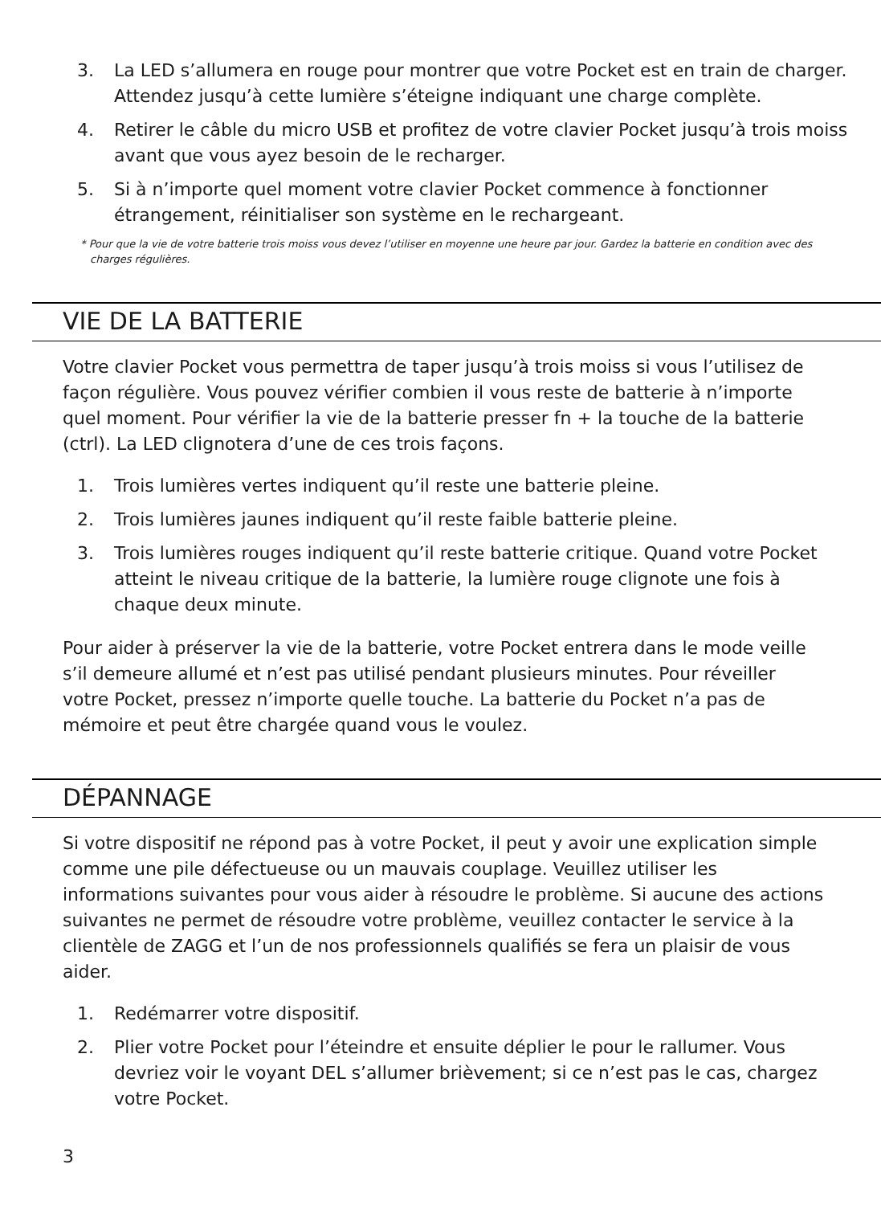3. La LED s’allumera en rouge pour montrer que votre Pocket est en train de charger. Attendez jusqu’à cette lumière s’éteigne indiquant une charge complète.
4. Retirer le câble du micro USB et profitez de votre clavier Pocket jusqu’à trois moiss avant que vous ayez besoin de le recharger.
5. Si à n’importe quel moment votre clavier Pocket commence à fonctionner étrangement, réinitialiser son système en le rechargeant.
* Pour que la vie de votre batterie trois moiss vous devez l’utiliser en moyenne une heure par jour. Gardez la batterie en condition avec des charges régulières.
VIE DE LA BATTERIE
Votre clavier Pocket vous permettra de taper jusqu’à trois moiss si vous l’utilisez de façon régulière. Vous pouvez vérifier combien il vous reste de batterie à n’importe quel moment. Pour vérifier la vie de la batterie presser fn + la touche de la batterie (ctrl). La LED clignotera d’une de ces trois façons.
1. Trois lumières vertes indiquent qu’il reste une batterie pleine.
2. Trois lumières jaunes indiquent qu’il reste faible batterie pleine.
3. Trois lumières rouges indiquent qu’il reste batterie critique. Quand votre Pocket atteint le niveau critique de la batterie, la lumière rouge clignote une fois à chaque deux minute.
Pour aider à préserver la vie de la batterie, votre Pocket entrera dans le mode veille s’il demeure allumé et n’est pas utilisé pendant plusieurs minutes. Pour réveiller votre Pocket, pressez n’importe quelle touche. La batterie du Pocket n’a pas de mémoire et peut être chargée quand vous le voulez.
DÉPANNAGE
Si votre dispositif ne répond pas à votre Pocket, il peut y avoir une explication simple comme une pile défectueuse ou un mauvais couplage. Veuillez utiliser les informations suivantes pour vous aider à résoudre le problème. Si aucune des actions suivantes ne permet de résoudre votre problème, veuillez contacter le service à la clientèle de ZAGG et l’un de nos professionnels qualifiés se fera un plaisir de vous aider.
1. Redémarrer votre dispositif.
2. Plier votre Pocket pour l’éteindre et ensuite déplier le pour le rallumer. Vous devriez voir le voyant DEL s’allumer brièvement; si ce n’est pas le cas, chargez votre Pocket.
3